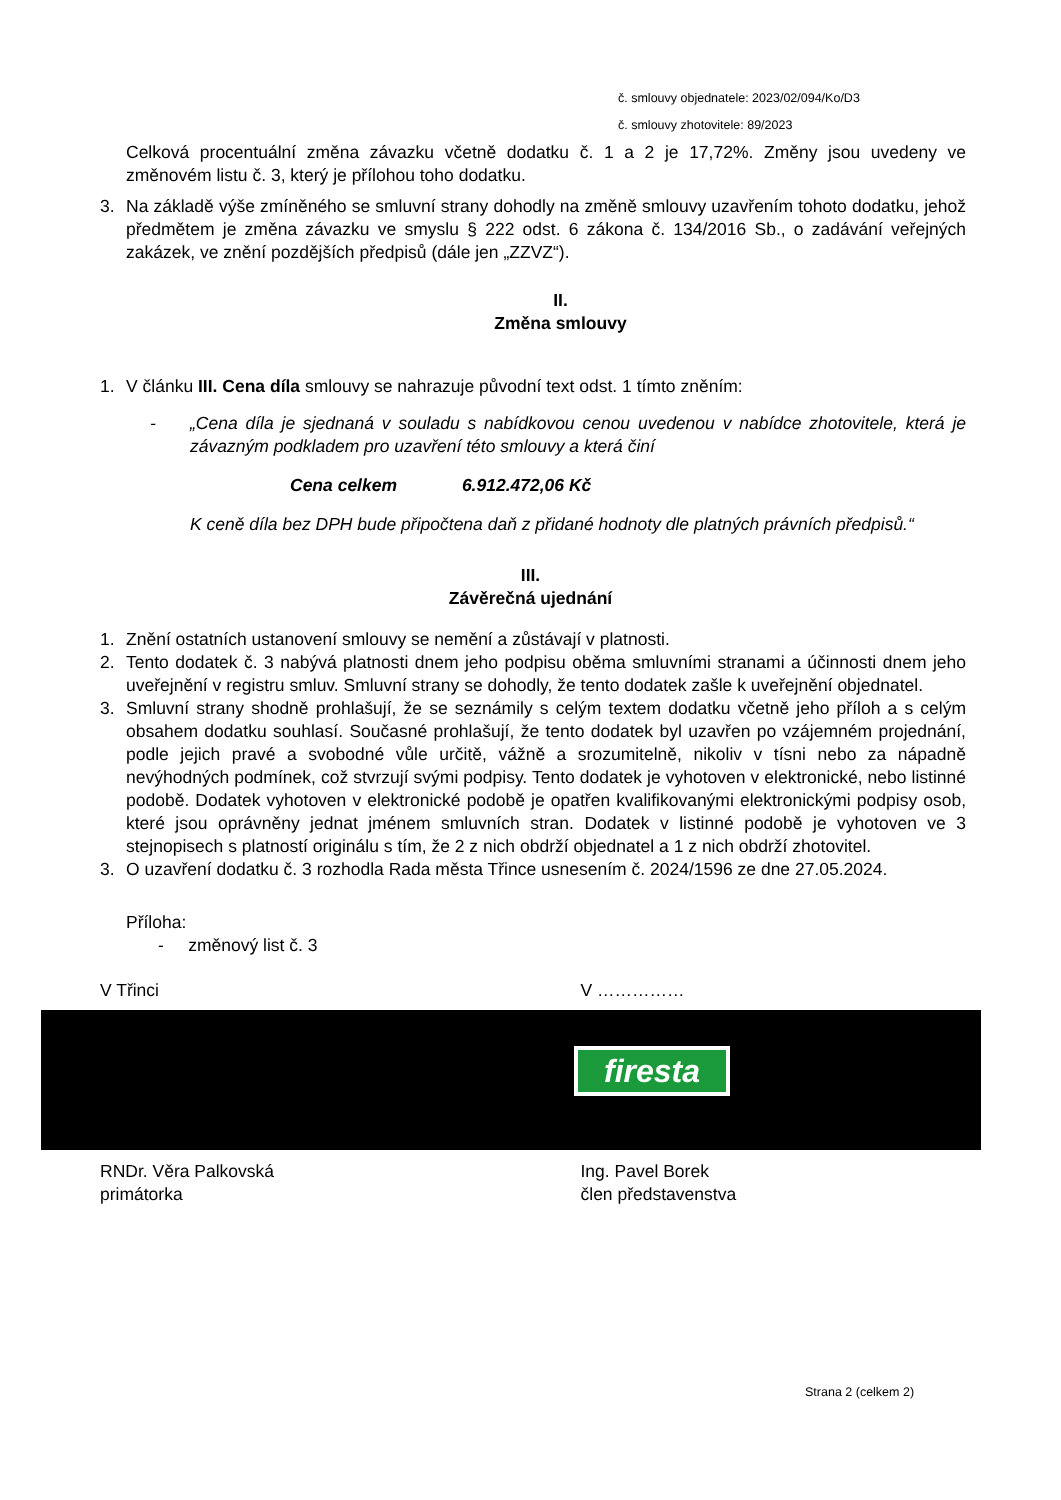č. smlouvy objednatele: 2023/02/094/Ko/D3
č. smlouvy zhotovitele: 89/2023
Celková procentuální změna závazku včetně dodatku č. 1 a 2 je 17,72%. Změny jsou uvedeny ve změnovém listu č. 3, který je přílohou toho dodatku.
3. Na základě výše zmíněného se smluvní strany dohodly na změně smlouvy uzavřením tohoto dodatku, jehož předmětem je změna závazku ve smyslu § 222 odst. 6 zákona č. 134/2016 Sb., o zadávání veřejných zakázek, ve znění pozdějších předpisů (dále jen „ZZVZ“).
II.
Změna smlouvy
1. V článku III. Cena díla smlouvy se nahrazuje původní text odst. 1 tímto zněním:
- „Cena díla je sjednaná v souladu s nabídkovou cenou uvedenou v nabídce zhotovitele, která je závazným podkladem pro uzavření této smlouvy a která činí
Cena celkem 6.912.472,06 Kč
K ceně díla bez DPH bude připočtena daň z přidané hodnoty dle platných právních předpisů.“
III.
Závěrečná ujednání
1. Znění ostatních ustanovení smlouvy se nemění a zůstávají v platnosti.
2. Tento dodatek č. 3 nabývá platnosti dnem jeho podpisu oběma smluvními stranami a účinnosti dnem jeho uveřejnění v registru smluv. Smluvní strany se dohodly, že tento dodatek zašle k uveřejnění objednatel.
3. Smluvní strany shodně prohlašují, že se seznámily s celým textem dodatku včetně jeho příloh a s celým obsahem dodatku souhlasí. Současné prohlašují, že tento dodatek byl uzavřen po vzájemném projednání, podle jejich pravé a svobodné vůle určitě, vážně a srozumitelně, nikoliv v tísni nebo za nápadně nevýhodných podmínek, což stvrzují svými podpisy. Tento dodatek je vyhotoven v elektronické, nebo listinné podobě. Dodatek vyhotoven v elektronické podobě je opatřen kvalifikovanými elektronickými podpisy osob, které jsou oprávněny jednat jménem smluvních stran. Dodatek v listinné podobě je vyhotoven ve 3 stejnopisech s platností originálu s tím, že 2 z nich obdrží objednatel a 1 z nich obdrží zhotovitel.
3. O uzavření dodatku č. 3 rozhodla Rada města Třince usnesením č. 2024/1596 ze dne 27.05.2024.
Příloha:
- změnový list č. 3
V Třinci V ……………
firesta
RNDr. Věra Palkovská
primátorka
Ing. Pavel Borek
člen představenstva
Strana 2 (celkem 2)